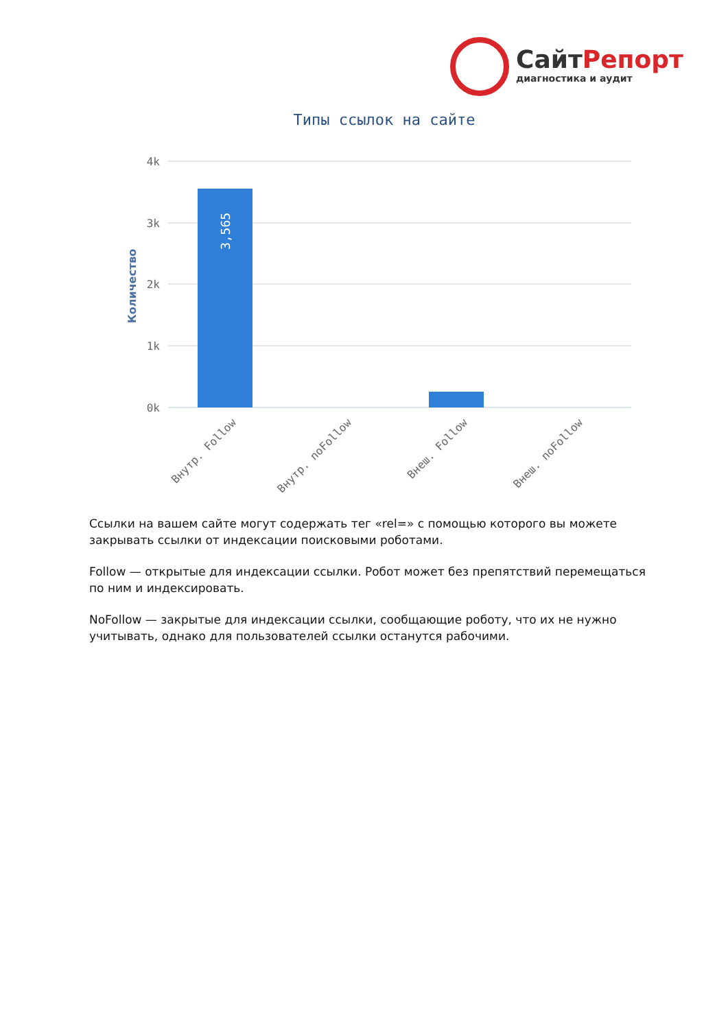СайтРепорт
диагностика и аудит
Типы ссылок на сайте
4k
3k
2k
1k
0k
Количество
3,565
Внутр. Follow
Внутр. noFollow
Внеш. Follow
Внеш. noFollow
Ссылки на вашем сайте могут содержать тег «rel=» с помощью которого вы можете закрывать ссылки от индексации поисковыми роботами.
Follow — открытые для индексации ссылки. Робот может без препятствий перемещаться по ним и индексировать.
NoFollow — закрытые для индексации ссылки, сообщающие роботу, что их не нужно учитывать, однако для пользователей ссылки останутся рабочими.